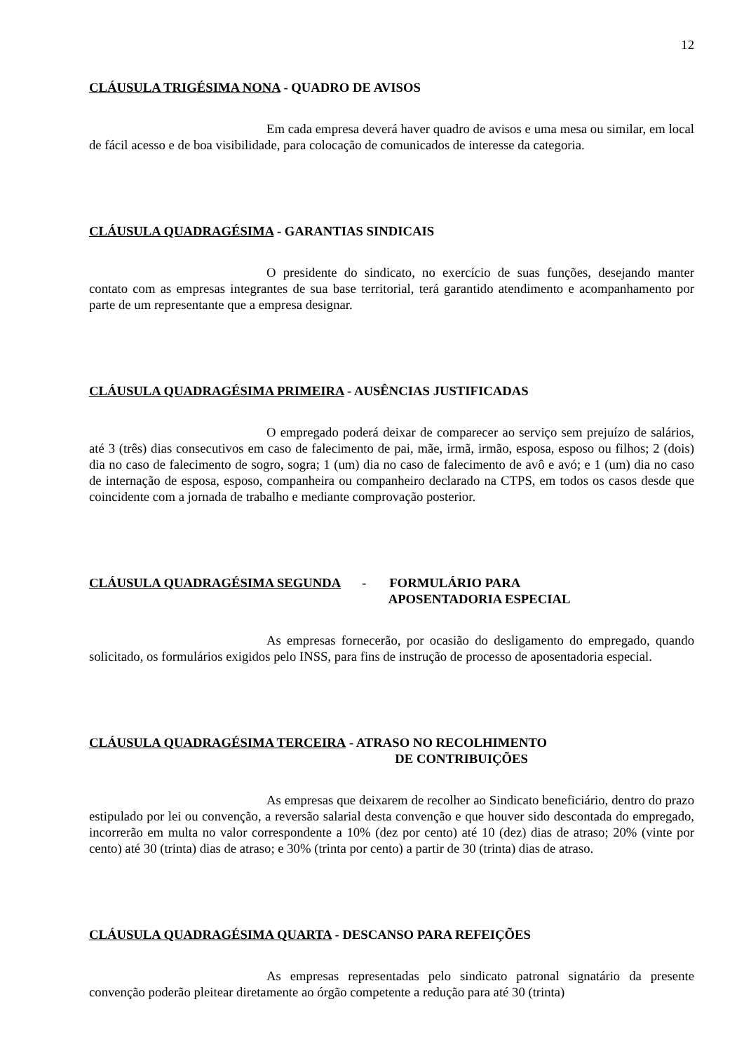12
CLÁUSULA TRIGÉSIMA NONA - QUADRO DE AVISOS
Em cada empresa deverá haver quadro de avisos e uma mesa ou similar, em local de fácil acesso e de boa visibilidade, para colocação de comunicados de interesse da categoria.
CLÁUSULA QUADRAGÉSIMA - GARANTIAS SINDICAIS
O presidente do sindicato, no exercício de suas funções, desejando manter contato com as empresas integrantes de sua base territorial, terá garantido atendimento e acompanhamento por parte de um representante que a empresa designar.
CLÁUSULA QUADRAGÉSIMA PRIMEIRA - AUSÊNCIAS JUSTIFICADAS
O empregado poderá deixar de comparecer ao serviço sem prejuízo de salários, até 3 (três) dias consecutivos em caso de falecimento de pai, mãe, irmã, irmão, esposa, esposo ou filhos; 2 (dois) dia no caso de falecimento de sogro, sogra; 1 (um) dia no caso de falecimento de avô e avó; e 1 (um) dia no caso de internação de esposa, esposo, companheira ou companheiro declarado na CTPS, em todos os casos desde que coincidente com a jornada de trabalho e mediante comprovação posterior.
CLÁUSULA QUADRAGÉSIMA SEGUNDA - FORMULÁRIO PARA
APOSENTADORIA ESPECIAL
As empresas fornecerão, por ocasião do desligamento do empregado, quando solicitado, os formulários exigidos pelo INSS, para fins de instrução de processo de aposentadoria especial.
CLÁUSULA QUADRAGÉSIMA TERCEIRA - ATRASO NO RECOLHIMENTO
DE CONTRIBUIÇÕES
As empresas que deixarem de recolher ao Sindicato beneficiário, dentro do prazo estipulado por lei ou convenção, a reversão salarial desta convenção e que houver sido descontada do empregado, incorrerão em multa no valor correspondente a 10% (dez por cento) até 10 (dez) dias de atraso; 20% (vinte por cento) até 30 (trinta) dias de atraso; e 30% (trinta por cento) a partir de 30 (trinta) dias de atraso.
CLÁUSULA QUADRAGÉSIMA QUARTA - DESCANSO PARA REFEIÇÕES
As empresas representadas pelo sindicato patronal signatário da presente convenção poderão pleitear diretamente ao órgão competente a redução para até 30 (trinta)